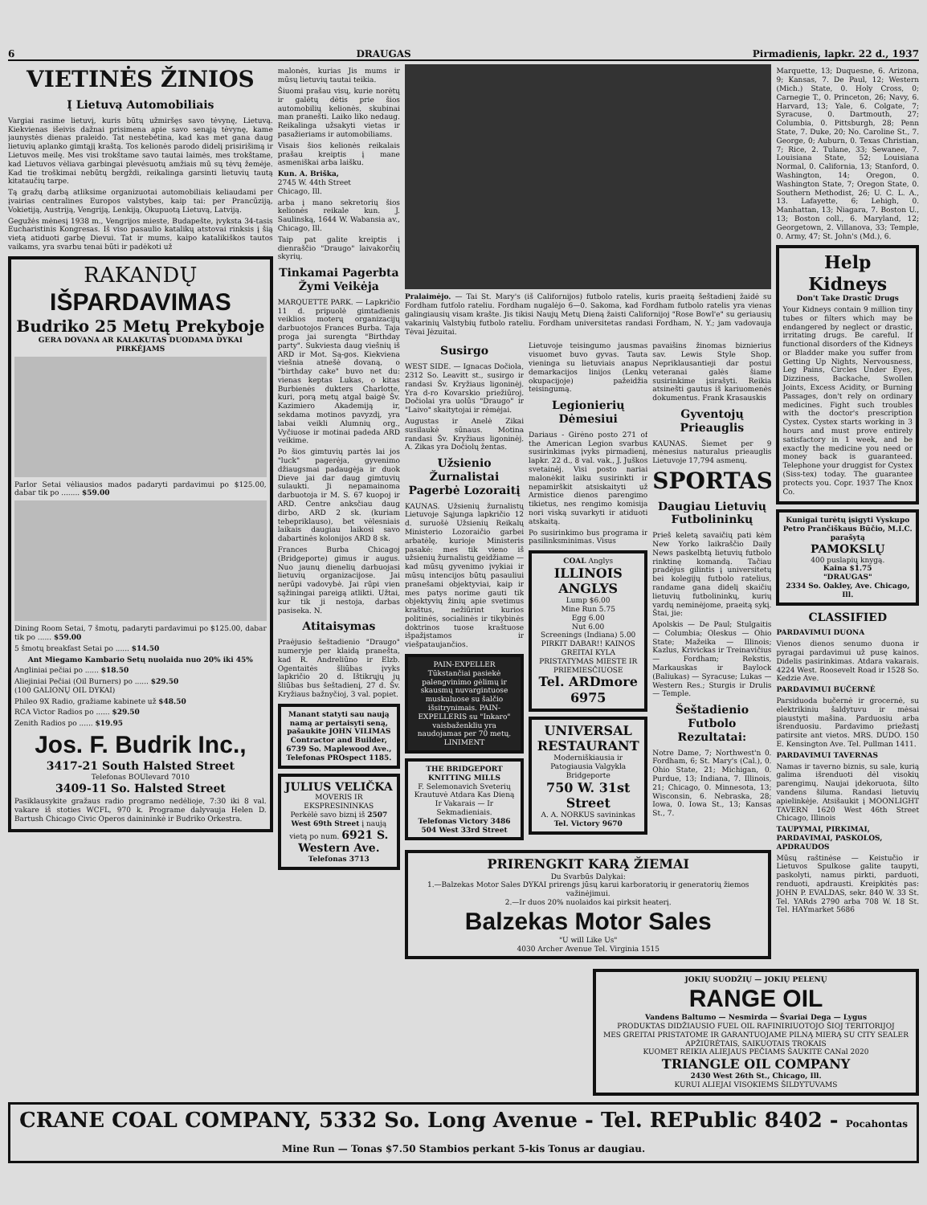6 DRAUGAS Pirmadienis, lapkr. 22 d., 1937
VIETINĖS ŽINIOS
Į Lietuvą Automobiliais
Vargiai rasime lietuvį, kuris būtų užmiršęs savo tėvynę, Lietuvą. Kiekvienas išeivis dažnai prisimena apie savo senąją tėvynę, kame jaunystės dienas praleido. Tat nestebėtina, kad kas met gana daug lietuvių aplanko gimtąjį kraštą. Tos kelionės parodo didelį prisirišimą ir Lietuvos meilę. Mes visi trokštame savo tautai laimės, mes trokštame, kad Lietuvos vėliava garbingai plevėsuotų amžiais mū sų tėvų žemėje. Kad tie troškimai nebūtų bergždi, reikalinga garsinti lietuvių tautą kitataučių tarpe.
Tą gražų darbą atliksime organizuotai automobiliais keliaudami per įvairias centralines Europos valstybes, kaip tai: per Prancūziją, Vokietiją, Austriją, Vengriją, Lenkiją, Okupuotą Lietuvą, Latviją.
Gegužės mėnesį 1938 m., Vengrijos mieste, Budapešte, įvyksta 34-tasis Eucharistinis Kongresas. Iš viso pasaulio katalikų atstovai rinksis į šią vietą atiduoti garbę Dievui. Tat ir mums, kaipo katalikiškos tautos vaikams, yra svarbu tenai būti ir padėkoti už
RAKANDŲ
IŠPARDAVIMAS
Budriko 25 Metų Prekyboje
GERA DOVANA AR KALAKUTAS DUODAMA DYKAI PIRKĖJAMS
Parlor Setai vėliausios mados padaryti pardavimui po $125.00, dabar tik po ........ $59.00
Dining Room Setai, 7 šmotų, padaryti pardavimui po $125.00, dabar tik po ...... $59.00
5 šmotų breakfast Setai po ...... $14.50
Ant Miegamo Kambario Setų nuolaida nuo 20% iki 45%
Angliniai pečiai po ...... $18.50
Aliejiniai Pečiai (Oil Burners) po ...... $29.50
(100 GALIONŲ OIL DYKAI)
Phileo 9X Radio, gražiame kabinete už $48.50
RCA Victor Radios po ...... $29.50
Zenith Radios po ...... $19.95
Jos. F. Budrik Inc.,
3417-21 South Halsted Street
Telefonas BOUlevard 7010
3409-11 So. Halsted Street
Pasiklausykite gražaus radio programo nedėlioje, 7:30 iki 8 val. vakare iš stoties WCFL, 970 k. Programe dalyvauja Helen D. Bartush Chicago Civic Operos dainininkė ir Budriko Orkestra.
malonės, kurias Jis mums ir mūsų lietuvių tautai teikia.
Šiuomi prašau visų, kurie norėtų ir galėtų dėtis prie šios automobilių kelionės, skubinai man pranešti. Laiko liko nedaug. Reikalinga užsakyti vietas ir pasažieriams ir automobiliams.
Visais šios kelionės reikalais prašau kreiptis į mane asmeniškai arba laišku.
Kun. A. Briška,
2745 W. 44th Street
Chicago, Ill.
arba į mano sekretorių šios kelionės reikale kun. J. Saulinską, 1644 W. Wabansia av., Chicago, Ill.
Taip pat galite kreiptis į dienraščio "Draugo" laivakorčių skyrių.
Tinkamai Pagerbta Žymi Veikėja
MARQUETTE PARK. — Lapkričio 11 d. pripuolė gimtadienis veiklios moterų organizacijų darbuotojos Frances Burba. Taja proga jai surengta "Birthday party". Sukviesta daug viešnių iš ARD ir Mot. Są-gos. Kiekviena viešnia atnešė dovaną, o "birthday cake" buvo net du: vienas keptas Lukas, o kitas Burbienės dukters Charlotte, kuri, porą metų atgal baigė Šv. Kazimiero Akademiją ir, sekdama motinos pavyzdį, yra labai veikli Alumnių org., Vyčiuose ir motinai padeda ARD veikime.
Po šios gimtuvių partės lai jos "luck" pagerėja, gyvenimo džiaugsmai padaugėja ir duok Dieve jai dar daug gimtuvių sulaukti. Ji nepamainoma darbuotoja ir M. S. 67 kuopoj ir ARD. Centre anksčiau daug dirbo, ARD 2 sk. (kuriam tebepriklauso), bet vėlesniais laikais daugiau laikosi savo dabartinės kolonijos ARD 8 sk.
Frances Burba Chicagoj (Bridgeporte) gimus ir augus. Nuo jaunų dienelių darbuojasi lietuvių organizacijose. Jai nerūpi vadovybė. Jai rūpi vien sąžiningai pareigą atlikti. Užtai, kur tik ji nestoja, darbas pasiseka. N.
Atitaisymas
Praėjusio šeštadienio "Draugo" numeryje per klaidą pranešta, kad R. Andreliūno ir Elzb. Ogentaitės šliūbas įvyks lapkričio 20 d. Ištikrųjų jų šliūbas bus šeštadienį, 27 d. Šv. Kryžiaus bažnyčioj, 3 val. popiet.
Manant statyti sau naują namą ar pertaisyti seną, pašaukite JOHN VILIMAS Contractor and Builder, 6739 So. Maplewood Ave., Telefonas PROspect 1185.
JULIUS VELIČKA
MOVERIS IR EKSPRESININKAS
Perkėlė savo biznį iš 2507 West 69th Street į naują vietą po num. 6921 S. Western Ave.
Telefonas 3713
Pralaimėjo. — Tai St. Mary's (iš Californijos) futbolo ratelis, kuris praeitą šeštadienį žaidė su Fordham futfolo rateliu. Fordham nugalėjo 6—0. Sakoma, kad Fordham futbolo ratelis yra vienas galingiausių visam krašte. Jis tikisi Naujų Metų Dieną žaisti Californijoj "Rose Bowl'e" su geriausių vakarinių Valstybių futbolo rateliu. Fordham universitetas randasi Fordham, N. Y.; jam vadovauja Tėvai Jėzuitai.
Susirgo
WEST SIDE. — Ignacas Dočiola, 2312 So. Leavitt st., susirgo ir randasi Šv. Kryžiaus ligoninėj. Yra d-ro Kovarskio priežiūroj. Dočiolai yra uolūs "Draugo" ir "Laivo" skaitytojai ir rėmėjai.
Augustas ir Anelė Zikai susilaukė sūnaus. Motina randasi Šv. Kryžiaus ligoninėj. A. Zikas yra Dočiolų žentas.
Užsienio Žurnalistai Pagerbė Lozoraitį
KAUNAS. Užsienių žurnalistų Lietuvoje Sąjunga lapkričio 12 d. suruošė Užsienių Reikalų Ministerio Lozoraičio garbei arbatėlę, kurioje Ministeris pasakė: mes tik vieno iš užsienių žurnalistų geidžiame — kad mūsų gyvenimo įvykiai ir mūsų intencijos būtų pasauliui pranešami objektyviai, kaip ir mes patys norime gauti tik objektyvių žinių apie svetimus kraštus, nežiūrint kurios politinės, socialinės ir tikybinės doktrinos tuose kraštuose išpažįstamos ir viešpataujančios.
PAIN-EXPELLER
Tūkstančiai pasiekė palengvinimo gėlimų ir skausmų nuvargintuose muskuluose su šalčio išsitrynimais. PAIN-EXPELLERIS su "Inkaro" vaisbaženkliu yra naudojamas per 70 metų.
LINIMENT
THE BRIDGEPORT KNITTING MILLS
F. Selemonavich Sveterių Krautuvė Atdara Kas Dieną Ir Vakarais — Ir Sekmadieniais.
Telefonas Victory 3486
504 West 33rd Street
Lietuvoje teisingumo jausmas visuomet buvo gyvas. Tauta vieninga su lietuviais anapus demarkacijos linijos (Lenkų okupacijoje) pažeidžia teisingumą.
Legionierių Dėmesiui
Dariaus - Girėno posto 271 of the American Legion svarbus susirinkimas įvyks pirmadienį, lapkr. 22 d., 8 val. vak., J. Juškos svetainėj. Visi posto nariai malonėkit laiku susirinkti ir nepamirškit atsiskaityti už Armistice dienos parengimo tikietus, nes rengimo komisija nori viską suvarkyti ir atiduoti atskaitą.
Po susirinkimo bus programa ir pasilinksminimas. Visus
COAL Anglys
ILLINOIS ANGLYS
Lump $6.00
Mine Run 5.75
Egg 6.00
Nut 6.00
Screenings (Indiana) 5.00
PIRKIT DABAR!! KAINOS GREITAI KYLA
PRISTATYMAS MIESTE IR PRIEMIESČIUOSE
Tel. ARDmore 6975
UNIVERSAL RESTAURANT
Moderniškiausia ir Patogiausia Valgykla Bridgeporte
750 W. 31st Street
A. A. NORKUS savininkas
Tel. Victory 9670
pavaišins žinomas biznierius sav. Lewis Style Shop. Nepriklausantieji dar postui veteranai galės šiame susirinkime įsirašyti. Reikia atsinešti gautus iš kariuomenės dokumentus. Frank Krasauskis
Gyventojų Prieauglis
KAUNAS. Šiemet per 9 mėnesius naturalus prieauglis Lietuvoje 17,794 asmenų.
SPORTAS
Daugiau Lietuvių Futbolininkų
Prieš keletą savaičių pati kėm New Yorko laikraščio Daily News paskelbtą lietuvių futbolo rinktinę komandą. Tačiau pradėjus gilintis į universitetų bei kolegijų futbolo ratelius, randame gana didelį skaičių lietuvių futbolininkų, kurių vardų neminėjome, praeitą sykį. Štai, jie:
Apolskis — De Paul; Stulgaitis — Columbia; Oleskus — Ohio State; Mažeika — Illinois; Kazlus, Krivickas ir Treinavičius — Fordham; Rekstis, Markauskas ir Baylock (Baliukas) — Syracuse; Lukas — Western Res.; Sturgis ir Drulis — Temple.
Šeštadienio Futbolo Rezultatai:
Notre Dame, 7; Northwest'n 0. Fordham, 6; St. Mary's (Cal.), 0. Ohio State, 21; Michigan, 0. Purdue, 13; Indiana, 7. Illinois, 21; Chicago, 0. Minnesota, 13; Wisconsin, 6. Nebraska, 28; Iowa, 0. Iowa St., 13; Kansas St., 7.
PRIRENGKIT KARĄ ŽIEMAI
Du Svarbūs Dalykai:
1.—Balzekas Motor Sales DYKAI prirengs jūsų karui karboratorių ir generatorių žiemos važinėjimui.
2.—Ir duos 20% nuolaidos kai pirksit heaterį.
Balzekas Motor Sales
"U will Like Us"
4030 Archer Avenue Tel. Virginia 1515
Marquette, 13; Duquesne, 6. Arizona, 9; Kansas, 7. De Paul, 12; Western (Mich.) State, 0. Holy Cross, 0; Carnegie T., 0. Princeton, 26; Navy, 6. Harvard, 13; Yale, 6. Colgate, 7; Syracuse, 0. Dartmouth, 27; Columbia, 0. Pittsburgh, 28; Penn State, 7. Duke, 20; No. Caroline St., 7. George, 0; Auburn, 0. Texas Christian, 7; Rice, 2. Tulane, 33; Sewanee, 7. Louisiana State, 52; Louisiana Normal, 0. California, 13; Stanford, 0. Washington, 14; Oregon, 0. Washington State, 7; Oregon State, 0. Southern Methodist, 26; U. C. L. A., 13. Lafayette, 6; Lehigh, 0. Manhattan, 13; Niagara, 7. Boston U., 13; Boston coll., 6. Maryland, 12; Georgetown, 2. Villanova, 33; Temple, 0. Army, 47; St. John's (Md.), 6.
Help Kidneys
Don't Take Drastic Drugs
Your Kidneys contain 9 million tiny tubes or filters which may be endangered by neglect or drastic, irritating drugs. Be careful. If functional disorders of the Kidneys or Bladder make you suffer from Getting Up Nights, Nervousness, Leg Pains, Circles Under Eyes, Dizziness, Backache, Swollen Joints, Excess Acidity, or Burning Passages, don't rely on ordinary medicines. Fight such troubles with the doctor's prescription Cystex. Cystex starts working in 3 hours and must prove entirely satisfactory in 1 week, and be exactly the medicine you need or money back is guaranteed. Telephone your druggist for Cystex (Siss-tex) today. The guarantee protects you. Copr. 1937 The Knox Co.
Kunigai turėtų įsigyti Vyskupo Petro Prančiškaus Būčio, M.I.C. parašytą
PAMOKSLŲ
400 puslapių knygą.
Kaina $1.75
"DRAUGAS"
2334 So. Oakley, Ave. Chicago, Ill.
CLASSIFIED
PARDAVIMUI DUONA
Vienos dienos senumo duona ir pyragai pardavimui už pusę kainos. Didelis pasirinkimas. Atdara vakarais. 4224 West. Roosevelt Road ir 1528 So. Kedzie Ave.
PARDAVIMUI BUČERNĖ
Parsiduoda bučernė ir grocernė, su elektrikiniu šaldytuvu ir mėsai piaustyti mašina. Parduosiu arba išrenduosiu. Pardavimo priežastį patirsite ant vietos. MRS. DUDO. 150 E. Kensington Ave. Tel. Pullman 1411.
PARDAVIMUI TAVERNAS
Namas ir taverno biznis, su sale, kurią galima išrenduoti dėl visokių parengimų. Naujai įdekoruota, šilto vandens šiluma. Randasi lietuvių apielinkėje. Atsišaukit į MOONLIGHT TAVERN 1620 West 46th Street Chicago, Illinois
TAUPYMAI, PIRKIMAI, PARDAVIMAI, PASKOLOS, APDRAUDOS
Mūsų raštinėse — Keistučio ir Lietuvos Spulkose galite taupyti, paskolyti, namus pirkti, parduoti, renduoti, apdrausti. Kreipkitės pas: JOHN P. EVALDAS, sekr. 840 W. 33 St. Tel. YARds 2790 arba 708 W. 18 St. Tel. HAYmarket 5686
JOKIŲ SUODŽIŲ — JOKIŲ PELENŲ
RANGE OIL
Vandens Baltumo — Nesmirda — Švariai Dega — Lygus
PRODUKTAS DIDŽIAUSIO FUEL OIL RAFINIRIUOTOJO ŠIOJ TERITORIJOJ
MES GREITAI PRISTATOME IR GARANTUOJAME PILNĄ MIERĄ SU CITY SEALER APŽIŪRĖTAIS, SAIKUOTAIS TROKAIS
KUOMET REIKIA ALIEJAUS PEČIAMS ŠAUKITE CANal 2020
TRIANGLE OIL COMPANY
2430 West 26th St., Chicago, Ill.
KURUI ALIEJAI VISOKIEMS ŠILDYTUVAMS
CRANE COAL COMPANY, 5332 So. Long Avenue - Tel. REPublic 8402 - Pocahontas Mine Run — Tonas $7.50 Stambios perkant 5-kis Tonus ar daugiau.